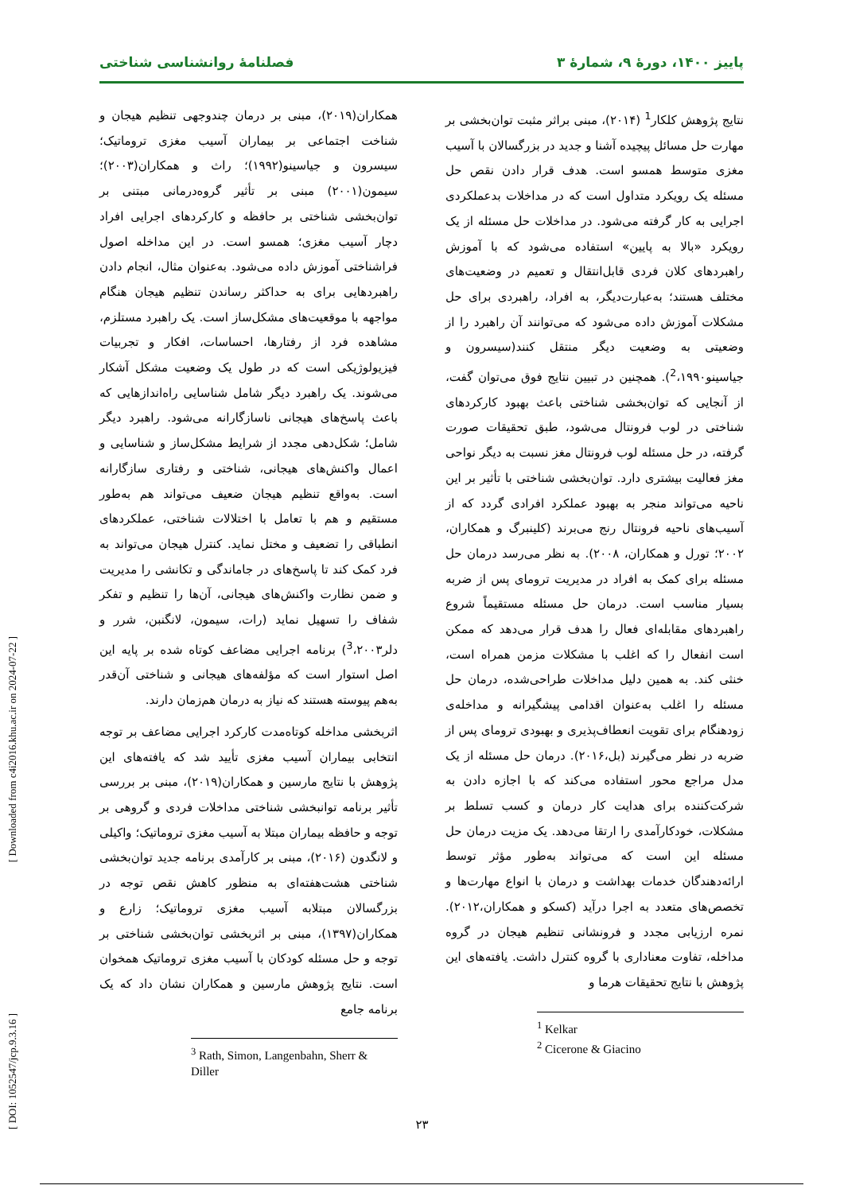[ Downloaded from c4i2016.khu.ac.ir on 2024-07-22 ]
[ DOI: 1052547/jcp.9.3.16 ]
پاییز ۱۴۰۰، دورهٔ ۹، شمارهٔ ۳ فصلنامهٔ روانشناسی شناختی
نتایج پژوهش کلکار<sup>1</sup> (۲۰۱۴)، مبنی براثر مثبت توان‌بخشی بر مهارت حل مسائل پیچیده آشنا و جدید در بزرگسالان با آسیب مغزی متوسط همسو است. هدف قرار دادن نقص حل مسئله یک رویکرد متداول است که در مداخلات بدعملکردی اجرایی به کار گرفته می‌شود. در مداخلات حل مسئله از یک رویکرد «بالا به پایین» استفاده می‌شود که با آموزش راهبردهای کلان فردی قابل‌انتقال و تعمیم در وضعیت‌های مختلف هستند؛ به‌عبارت‌دیگر، به افراد، راهبردی برای حل مشکلات آموزش داده می‌شود که می‌توانند آن راهبرد را از وضعیتی به وضعیت دیگر منتقل کنند(سیسرون و جیاسینو<sup>2</sup>،۱۹۹۰). همچنین در تبیین نتایج فوق می‌توان گفت، از آنجایی که توان‌بخشی شناختی باعث بهبود کارکردهای شناختی در لوب فرونتال می‌شود، طبق تحقیقات صورت گرفته، در حل مسئله لوب فرونتال مغز نسبت به دیگر نواحی مغز فعالیت بیشتری دارد. توان‌بخشی شناختی با تأثیر بر این ناحیه می‌تواند منجر به بهبود عملکرد افرادی گردد که از آسیب‌های ناحیه فرونتال رنج می‌برند (کلینبرگ و همکاران، ۲۰۰۲؛ تورل و همکاران، ۲۰۰۸). به نظر می‌رسد درمان حل مسئله برای کمک به افراد در مدیریت ترومای پس از ضربه بسیار مناسب است. درمان حل مسئله مستقیماً شروع راهبردهای مقابله‌ای فعال را هدف قرار می‌دهد که ممکن است انفعال را که اغلب با مشکلات مزمن همراه است، خنثی کند. به همین دلیل مداخلات طراحی‌شده، درمان حل مسئله را اغلب به‌عنوان اقدامی پیشگیرانه و مداخله‌ی زودهنگام برای تقویت انعطاف‌پذیری و بهبودی ترومای پس از ضربه در نظر می‌گیرند (بل،۲۰۱۶). درمان حل مسئله از یک مدل مراجع محور استفاده می‌کند که با اجازه دادن به شرکت‌کننده برای هدایت کار درمان و کسب تسلط بر مشکلات، خودکارآمدی را ارتقا می‌دهد. یک مزیت درمان حل مسئله این است که می‌تواند به‌طور مؤثر توسط ارائه‌دهندگان خدمات بهداشت و درمان با انواع مهارت‌ها و تخصص‌های متعدد به اجرا درآید (کسکو و همکاران،۲۰۱۲). نمره ارزیابی مجدد و فرونشانی تنظیم هیجان در گروه مداخله، تفاوت معناداری با گروه کنترل داشت. یافته‌های این پژوهش با نتایج تحقیقات هرما و
<sup>1</sup> Kelkar
<sup>2</sup> Cicerone & Giacino
همکاران(۲۰۱۹)، مبنی بر درمان چندوجهی تنظیم هیجان و شناخت اجتماعی بر بیماران آسیب مغزی تروماتیک؛ سیسرون و جیاسینو(۱۹۹۲)؛ راث و همکاران(۲۰۰۳)؛ سیمون(۲۰۰۱) مبنی بر تأثیر گروه‌درمانی مبتنی بر توان‌بخشی شناختی بر حافظه و کارکردهای اجرایی افراد دچار آسیب مغزی؛ همسو است. در این مداخله اصول فراشناختی آموزش داده می‌شود. به‌عنوان مثال، انجام دادن راهبردهایی برای به حداکثر رساندن تنظیم هیجان هنگام مواجهه با موقعیت‌های مشکل‌ساز است. یک راهبرد مستلزم، مشاهده فرد از رفتارها، احساسات، افکار و تجربیات فیزیولوژیکی است که در طول یک وضعیت مشکل آشکار می‌شوند. یک راهبرد دیگر شامل شناسایی راه‌اندازهایی که باعث پاسخ‌های هیجانی ناسازگارانه می‌شود. راهبرد دیگر شامل؛ شکل‌دهی مجدد از شرایط مشکل‌ساز و شناسایی و اعمال واکنش‌های هیجانی، شناختی و رفتاری سازگارانه است. به‌واقع تنظیم هیجان ضعیف می‌تواند هم به‌طور مستقیم و هم با تعامل با اختلالات شناختی، عملکردهای انطباقی را تضعیف و مختل نماید. کنترل هیجان می‌تواند به فرد کمک کند تا پاسخ‌های در جاماندگی و تکانشی را مدیریت و ضمن نظارت واکنش‌های هیجانی، آن‌ها را تنظیم و تفکر شفاف را تسهیل نماید (رات، سیمون، لانگنبن، شرر و دلر<sup>3</sup>،۲۰۰۳) برنامه اجرایی مضاعف کوتاه شده بر پایه این اصل استوار است که مؤلفه‌های هیجانی و شناختی آن‌قدر به‌هم پیوسته هستند که نیاز به درمان هم‌زمان دارند.
اثربخشی مداخله کوتاه‌مدت کارکرد اجرایی مضاعف بر توجه انتخابی بیماران آسیب مغزی تأیید شد که یافته‌های این پژوهش با نتایج مارسین و همکاران(۲۰۱۹)، مبنی بر بررسی تأثیر برنامه توانبخشی شناختی مداخلات فردی و گروهی بر توجه و حافظه بیماران مبتلا به آسیب مغزی تروماتیک؛ واکیلی و لانگدون (۲۰۱۶)، مبنی بر کارآمدی برنامه جدید توان‌بخشی شناختی هشت‌هفته‌ای به منظور کاهش نقص توجه در بزرگسالان مبتلابه آسیب مغزی تروماتیک؛ زارع و همکاران(۱۳۹۷)، مبنی بر اثربخشی توان‌بخشی شناختی بر توجه و حل مسئله کودکان با آسیب مغزی تروماتیک همخوان است. نتایج پژوهش مارسین و همکاران نشان داد که یک برنامه جامع
<sup>3</sup> Rath, Simon, Langenbahn, Sherr & Diller
۲۳